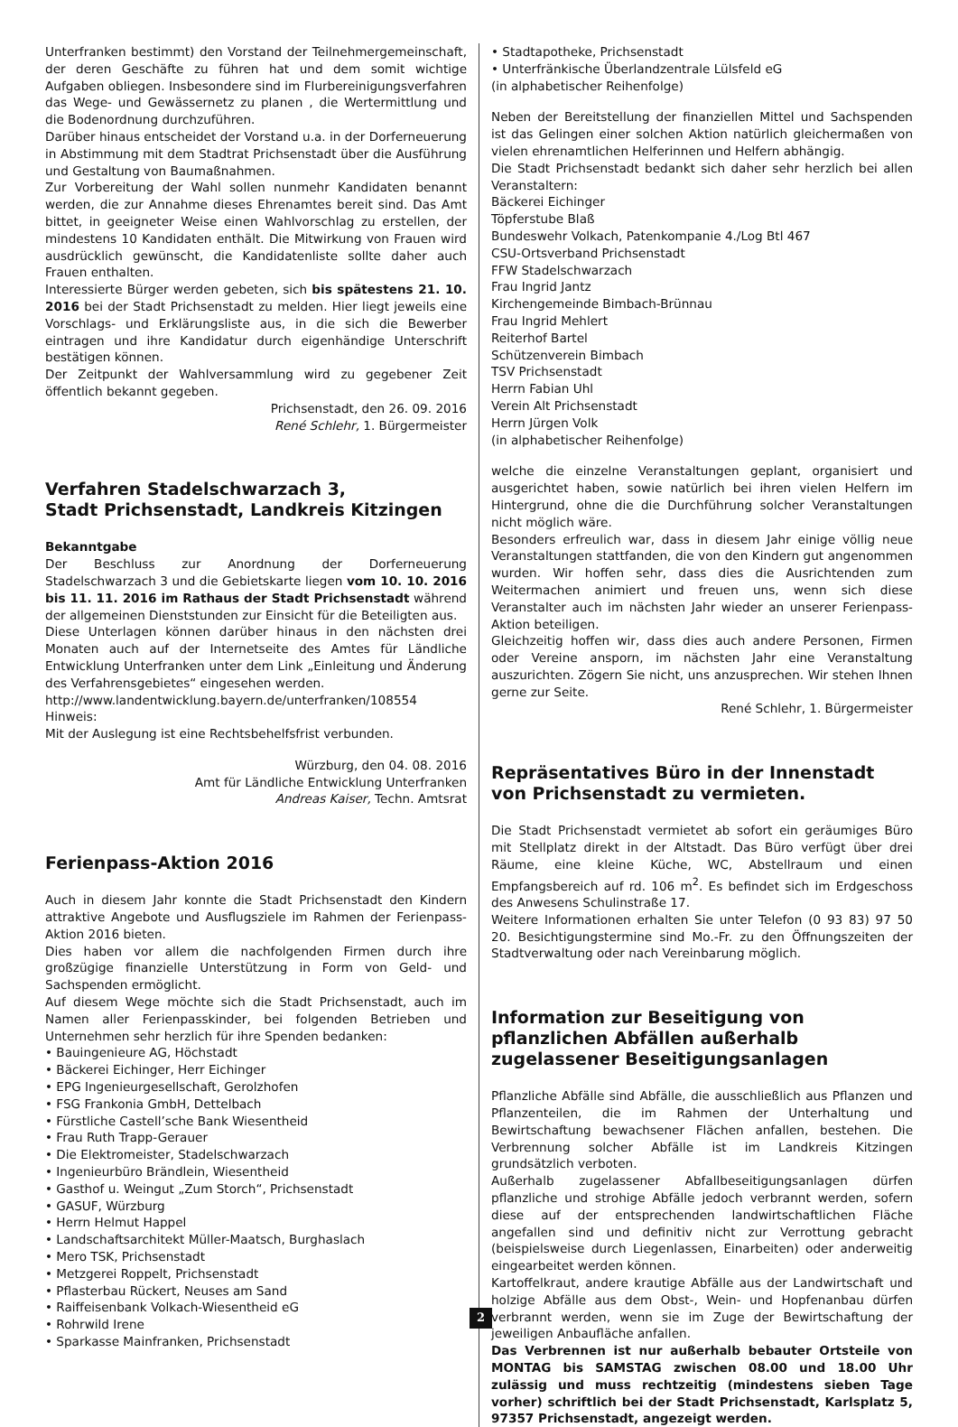Unterfranken bestimmt) den Vorstand der Teilnehmergemeinschaft, der deren Geschäfte zu führen hat und dem somit wichtige Aufgaben obliegen. Insbesondere sind im Flurbereinigungsverfahren das Wege- und Gewässernetz zu planen , die Wertermittlung und die Bodenordnung durchzuführen.
Darüber hinaus entscheidet der Vorstand u.a. in der Dorferneuerung in Abstimmung mit dem Stadtrat Prichsenstadt über die Ausführung und Gestaltung von Baumaßnahmen.
Zur Vorbereitung der Wahl sollen nunmehr Kandidaten benannt werden, die zur Annahme dieses Ehrenamtes bereit sind. Das Amt bittet, in geeigneter Weise einen Wahlvorschlag zu erstellen, der mindestens 10 Kandidaten enthält. Die Mitwirkung von Frauen wird ausdrücklich gewünscht, die Kandidatenliste sollte daher auch Frauen enthalten.
Interessierte Bürger werden gebeten, sich bis spätestens 21. 10. 2016 bei der Stadt Prichsenstadt zu melden. Hier liegt jeweils eine Vorschlags- und Erklärungsliste aus, in die sich die Bewerber eintragen und ihre Kandidatur durch eigenhändige Unterschrift bestätigen können.
Der Zeitpunkt der Wahlversammlung wird zu gegebener Zeit öffentlich bekannt gegeben.
Prichsenstadt, den 26. 09. 2016
René Schlehr, 1. Bürgermeister
Verfahren Stadelschwarzach 3,
Stadt Prichsenstadt, Landkreis Kitzingen
Bekanntgabe
Der Beschluss zur Anordnung der Dorferneuerung Stadelschwarzach 3 und die Gebietskarte liegen vom 10. 10. 2016 bis 11. 11. 2016 im Rathaus der Stadt Prichsenstadt während der allgemeinen Dienststunden zur Einsicht für die Beteiligten aus.
Diese Unterlagen können darüber hinaus in den nächsten drei Monaten auch auf der Internetseite des Amtes für Ländliche Entwicklung Unterfranken unter dem Link „Einleitung und Änderung des Verfahrensgebietes“ eingesehen werden.
http://www.landentwicklung.bayern.de/unterfranken/108554
Hinweis:
Mit der Auslegung ist eine Rechtsbehelfsfrist verbunden.
Würzburg, den 04. 08. 2016
Amt für Ländliche Entwicklung Unterfranken
Andreas Kaiser, Techn. Amtsrat
Ferienpass-Aktion 2016
Auch in diesem Jahr konnte die Stadt Prichsenstadt den Kindern attraktive Angebote und Ausflugsziele im Rahmen der Ferienpass-Aktion 2016 bieten.
Dies haben vor allem die nachfolgenden Firmen durch ihre großzügige finanzielle Unterstützung in Form von Geld- und Sachspenden ermöglicht.
Auf diesem Wege möchte sich die Stadt Prichsenstadt, auch im Namen aller Ferienpasskinder, bei folgenden Betrieben und Unternehmen sehr herzlich für ihre Spenden bedanken:
• Bauingenieure AG, Höchstadt
• Bäckerei Eichinger, Herr Eichinger
• EPG Ingenieurgesellschaft, Gerolzhofen
• FSG Frankonia GmbH, Dettelbach
• Fürstliche Castell’sche Bank Wiesentheid
• Frau Ruth Trapp-Gerauer
• Die Elektromeister, Stadelschwarzach
• Ingenieurbüro Brändlein, Wiesentheid
• Gasthof u. Weingut „Zum Storch“, Prichsenstadt
• GASUF, Würzburg
• Herrn Helmut Happel
• Landschaftsarchitekt Müller-Maatsch, Burghaslach
• Mero TSK, Prichsenstadt
• Metzgerei Roppelt, Prichsenstadt
• Pflasterbau Rückert, Neuses am Sand
• Raiffeisenbank Volkach-Wiesentheid eG
• Rohrwild Irene
• Sparkasse Mainfranken, Prichsenstadt
• Stadtapotheke, Prichsenstadt
• Unterfränkische Überlandzentrale Lülsfeld eG
(in alphabetischer Reihenfolge)
Neben der Bereitstellung der finanziellen Mittel und Sachspenden ist das Gelingen einer solchen Aktion natürlich gleichermaßen von vielen ehrenamtlichen Helferinnen und Helfern abhängig.
Die Stadt Prichsenstadt bedankt sich daher sehr herzlich bei allen Veranstaltern:
Bäckerei Eichinger
Töpferstube Blaß
Bundeswehr Volkach, Patenkompanie 4./Log Btl 467
CSU-Ortsverband Prichsenstadt
FFW Stadelschwarzach
Frau Ingrid Jantz
Kirchengemeinde Bimbach-Brünnau
Frau Ingrid Mehlert
Reiterhof Bartel
Schützenverein Bimbach
TSV Prichsenstadt
Herrn Fabian Uhl
Verein Alt Prichsenstadt
Herrn Jürgen Volk
(in alphabetischer Reihenfolge)
welche die einzelne Veranstaltungen geplant, organisiert und ausgerichtet haben, sowie natürlich bei ihren vielen Helfern im Hintergrund, ohne die die Durchführung solcher Veranstaltungen nicht möglich wäre.
Besonders erfreulich war, dass in diesem Jahr einige völlig neue Veranstaltungen stattfanden, die von den Kindern gut angenommen wurden. Wir hoffen sehr, dass dies die Ausrichtenden zum Weitermachen animiert und freuen uns, wenn sich diese Veranstalter auch im nächsten Jahr wieder an unserer Ferienpass-Aktion beteiligen.
Gleichzeitig hoffen wir, dass dies auch andere Personen, Firmen oder Vereine ansporn, im nächsten Jahr eine Veranstaltung auszurichten. Zögern Sie nicht, uns anzusprechen. Wir stehen Ihnen gerne zur Seite.
René Schlehr, 1. Bürgermeister
Repräsentatives Büro in der Innenstadt von Prichsenstadt zu vermieten.
Die Stadt Prichsenstadt vermietet ab sofort ein geräumiges Büro mit Stellplatz direkt in der Altstadt. Das Büro verfügt über drei Räume, eine kleine Küche, WC, Abstellraum und einen Empfangsbereich auf rd. 106 m<sup>2</sup>. Es befindet sich im Erdgeschoss des Anwesens Schulinstraße 17.
Weitere Informationen erhalten Sie unter Telefon (0 93 83) 97 50 20. Besichtigungstermine sind Mo.-Fr. zu den Öffnungszeiten der Stadtverwaltung oder nach Vereinbarung möglich.
Information zur Beseitigung von pflanzlichen Abfällen außerhalb zugelassener Beseitigungsanlagen
Pflanzliche Abfälle sind Abfälle, die ausschließlich aus Pflanzen und Pflanzenteilen, die im Rahmen der Unterhaltung und Bewirtschaftung bewachsener Flächen anfallen, bestehen. Die Verbrennung solcher Abfälle ist im Landkreis Kitzingen grundsätzlich verboten.
Außerhalb zugelassener Abfallbeseitigungsanlagen dürfen pflanzliche und strohige Abfälle jedoch verbrannt werden, sofern diese auf der entsprechenden landwirtschaftlichen Fläche angefallen sind und definitiv nicht zur Verrottung gebracht (beispielsweise durch Liegenlassen, Einarbeiten) oder anderweitig eingearbeitet werden können.
Kartoffelkraut, andere krautige Abfälle aus der Landwirtschaft und holzige Abfälle aus dem Obst-, Wein- und Hopfenanbau dürfen verbrannt werden, wenn sie im Zuge der Bewirtschaftung der jeweiligen Anbaufläche anfallen.
Das Verbrennen ist nur außerhalb bebauter Ortsteile von MONTAG bis SAMSTAG zwischen 08.00 und 18.00 Uhr zulässig und muss rechtzeitig (mindestens sieben Tage vorher) schriftlich bei der Stadt Prichsenstadt, Karlsplatz 5, 97357 Prichsenstadt, angezeigt werden.
2